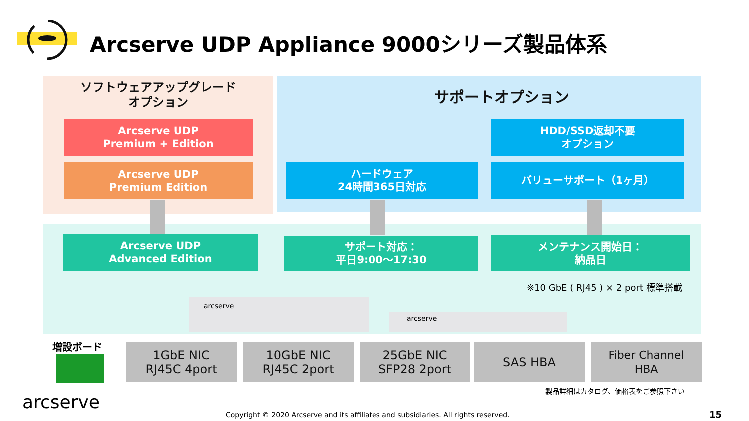Arcserve UDP Appliance 9000シリーズ製品体系
ソフトウェアアップグレード
オプション
サポートオプション
Arcserve UDP
Premium + Edition
Arcserve UDP
Premium Edition
HDD/SSD返却不要
オプション
ハードウェア
24時間365日対応
バリューサポート（1ヶ月）
Arcserve UDP
Advanced Edition
サポート対応：
平日9:00～17:30
メンテナンス開始日：
納品日
※10 GbE ( RJ45 ) × 2 port 標準搭載
arcserve
arcserve
増設ボード
1GbE NIC
RJ45C 4port
10GbE NIC
RJ45C 2port
25GbE NIC
SFP28 2port
SAS HBA
Fiber Channel
HBA
製品詳細はカタログ、価格表をご参照下さい
arcserve
Copyright © 2020 Arcserve and its affiliates and subsidiaries. All rights reserved.
15